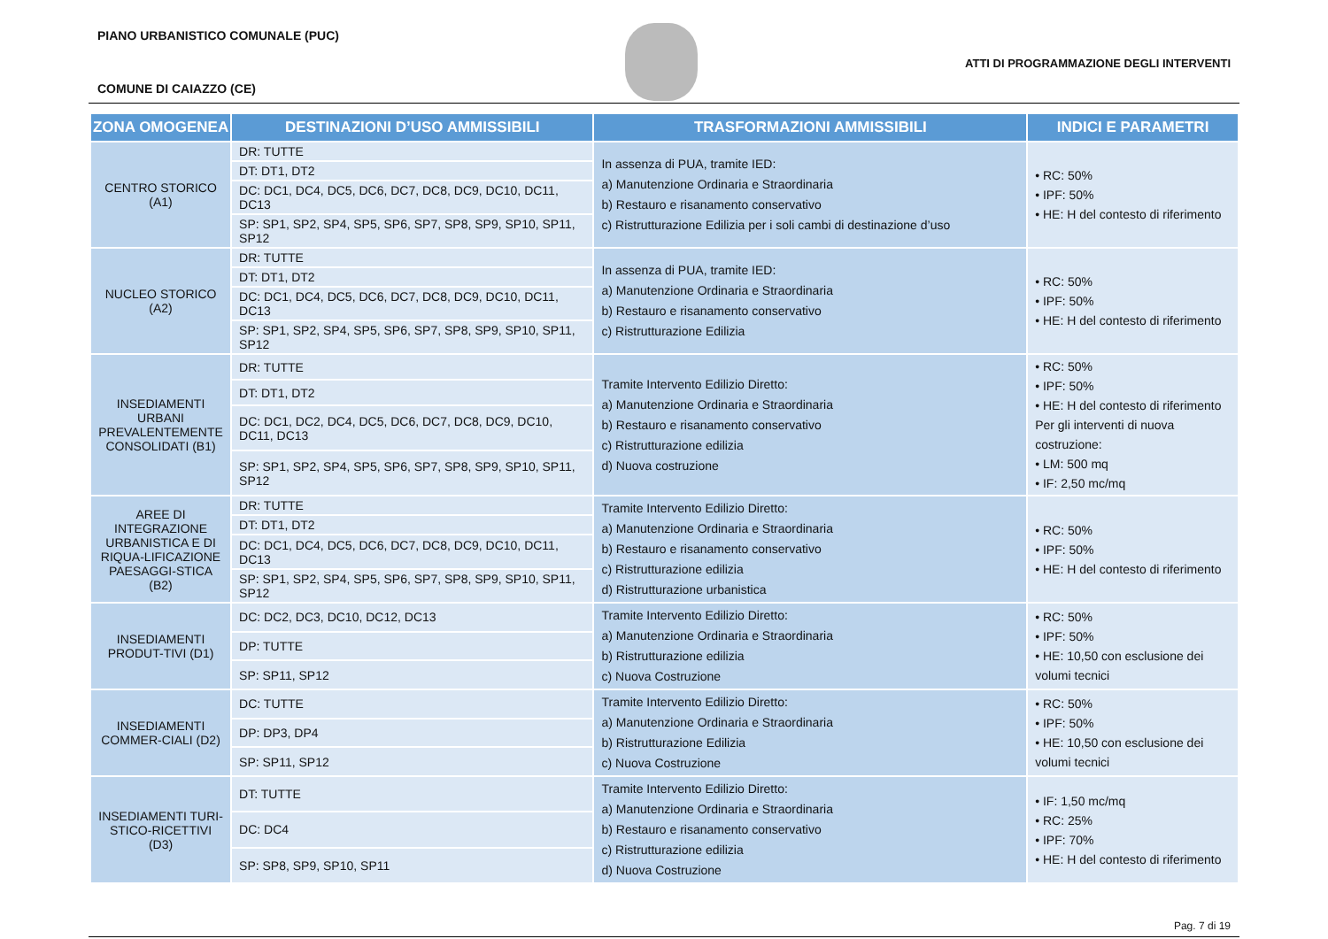PIANO URBANISTICO COMUNALE (PUC)
ATTI DI PROGRAMMAZIONE DEGLI INTERVENTI
COMUNE DI CAIAZZO (CE)
| ZONA OMOGENEA | DESTINAZIONI D’USO AMMISSIBILI | TRASFORMAZIONI AMMISSIBILI | INDICI E PARAMETRI |
| --- | --- | --- | --- |
| CENTRO STORICO (A1) | DR: TUTTE | In assenza di PUA, tramite IED: a) Manutenzione Ordinaria e Straordinaria b) Restauro e risanamento conservativo c) Ristrutturazione Edilizia per i soli cambi di destinazione d’uso | • RC: 50% • IPF: 50% • HE: H del contesto di riferimento |
| | DT: DT1, DT2 | | |
| | DC: DC1, DC4, DC5, DC6, DC7, DC8, DC9, DC10, DC11, DC13 | | |
| | SP: SP1, SP2, SP4, SP5, SP6, SP7, SP8, SP9, SP10, SP11, SP12 | | |
| NUCLEO STORICO (A2) | DR: TUTTE | In assenza di PUA, tramite IED: a) Manutenzione Ordinaria e Straordinaria b) Restauro e risanamento conservativo c) Ristrutturazione Edilizia | • RC: 50% • IPF: 50% • HE: H del contesto di riferimento |
| | DT: DT1, DT2 | | |
| | DC: DC1, DC4, DC5, DC6, DC7, DC8, DC9, DC10, DC11, DC13 | | |
| | SP: SP1, SP2, SP4, SP5, SP6, SP7, SP8, SP9, SP10, SP11, SP12 | | |
| INSEDIAMENTI URBANI PREVALENTEMENTE CONSOLIDATI (B1) | DR: TUTTE | Tramite Intervento Edilizio Diretto: a) Manutenzione Ordinaria e Straordinaria b) Restauro e risanamento conservativo c) Ristrutturazione edilizia d) Nuova costruzione | • RC: 50% • IPF: 50% • HE: H del contesto di riferimento Per gli interventi di nuova costruzione: • LM: 500 mq • IF: 2,50 mc/mq |
| | DT: DT1, DT2 | | |
| | DC: DC1, DC2, DC4, DC5, DC6, DC7, DC8, DC9, DC10, DC11, DC13 | | |
| | SP: SP1, SP2, SP4, SP5, SP6, SP7, SP8, SP9, SP10, SP11, SP12 | | |
| AREE DI INTEGRAZIONE URBANISTICA E DI RIQUA-LIFICAZIONE PAESAGGI-STICA (B2) | DR: TUTTE | Tramite Intervento Edilizio Diretto: a) Manutenzione Ordinaria e Straordinaria b) Restauro e risanamento conservativo c) Ristrutturazione edilizia d) Ristrutturazione urbanistica | • RC: 50% • IPF: 50% • HE: H del contesto di riferimento |
| | DT: DT1, DT2 | | |
| | DC: DC1, DC4, DC5, DC6, DC7, DC8, DC9, DC10, DC11, DC13 | | |
| | SP: SP1, SP2, SP4, SP5, SP6, SP7, SP8, SP9, SP10, SP11, SP12 | | |
| INSEDIAMENTI PRODUT-TIVI (D1) | DC: DC2, DC3, DC10, DC12, DC13 | Tramite Intervento Edilizio Diretto: a) Manutenzione Ordinaria e Straordinaria b) Ristrutturazione edilizia c) Nuova Costruzione | • RC: 50% • IPF: 50% • HE: 10,50 con esclusione dei volumi tecnici |
| | DP: TUTTE | | |
| | SP: SP11, SP12 | | |
| INSEDIAMENTI COMMER-CIALI (D2) | DC: TUTTE | Tramite Intervento Edilizio Diretto: a) Manutenzione Ordinaria e Straordinaria b) Ristrutturazione Edilizia c) Nuova Costruzione | • RC: 50% • IPF: 50% • HE: 10,50 con esclusione dei volumi tecnici |
| | DP: DP3, DP4 | | |
| | SP: SP11, SP12 | | |
| INSEDIAMENTI TURI-STICO-RICETTIVI (D3) | DT: TUTTE | Tramite Intervento Edilizio Diretto: a) Manutenzione Ordinaria e Straordinaria b) Restauro e risanamento conservativo c) Ristrutturazione edilizia d) Nuova Costruzione | • IF: 1,50 mc/mq • RC: 25% • IPF: 70% • HE: H del contesto di riferimento |
| | DC: DC4 | | |
| | SP: SP8, SP9, SP10, SP11 | | |
Pag. 7 di 19